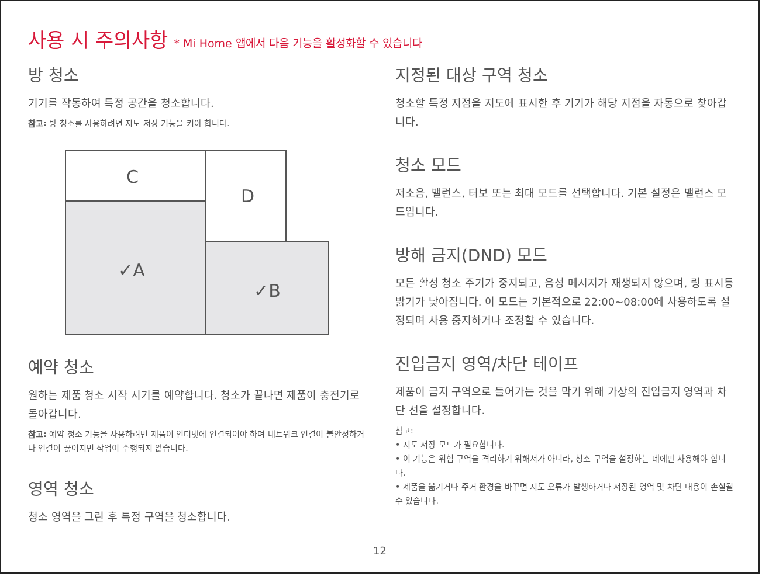사용 시 주의사항 * Mi Home 앱에서 다음 기능을 활성화할 수 있습니다
방 청소
기기를 작동하여 특정 공간을 청소합니다.
참고: 방 청소를 사용하려면 지도 저장 기능을 켜야 합니다.
C
D
✓A
✓B
예약 청소
원하는 제품 청소 시작 시기를 예약합니다. 청소가 끝나면 제품이 충전기로 돌아갑니다.
참고: 예약 청소 기능을 사용하려면 제품이 인터넷에 연결되어야 하며 네트워크 연결이 불안정하거나 연결이 끊어지면 작업이 수행되지 않습니다.
영역 청소
청소 영역을 그린 후 특정 구역을 청소합니다.
지정된 대상 구역 청소
청소할 특정 지점을 지도에 표시한 후 기기가 해당 지점을 자동으로 찾아갑니다.
청소 모드
저소음, 밸런스, 터보 또는 최대 모드를 선택합니다. 기본 설정은 밸런스 모드입니다.
방해 금지(DND) 모드
모든 활성 청소 주기가 중지되고, 음성 메시지가 재생되지 않으며, 링 표시등 밝기가 낮아집니다. 이 모드는 기본적으로 22:00~08:00에 사용하도록 설정되며 사용 중지하거나 조정할 수 있습니다.
진입금지 영역/차단 테이프
제품이 금지 구역으로 들어가는 것을 막기 위해 가상의 진입금지 영역과 차단 선을 설정합니다.
참고:
• 지도 저장 모드가 필요합니다.
• 이 기능은 위험 구역을 격리하기 위해서가 아니라, 청소 구역을 설정하는 데에만 사용해야 합니다.
• 제품을 옮기거나 주거 환경을 바꾸면 지도 오류가 발생하거나 저장된 영역 및 차단 내용이 손실될 수 있습니다.
12